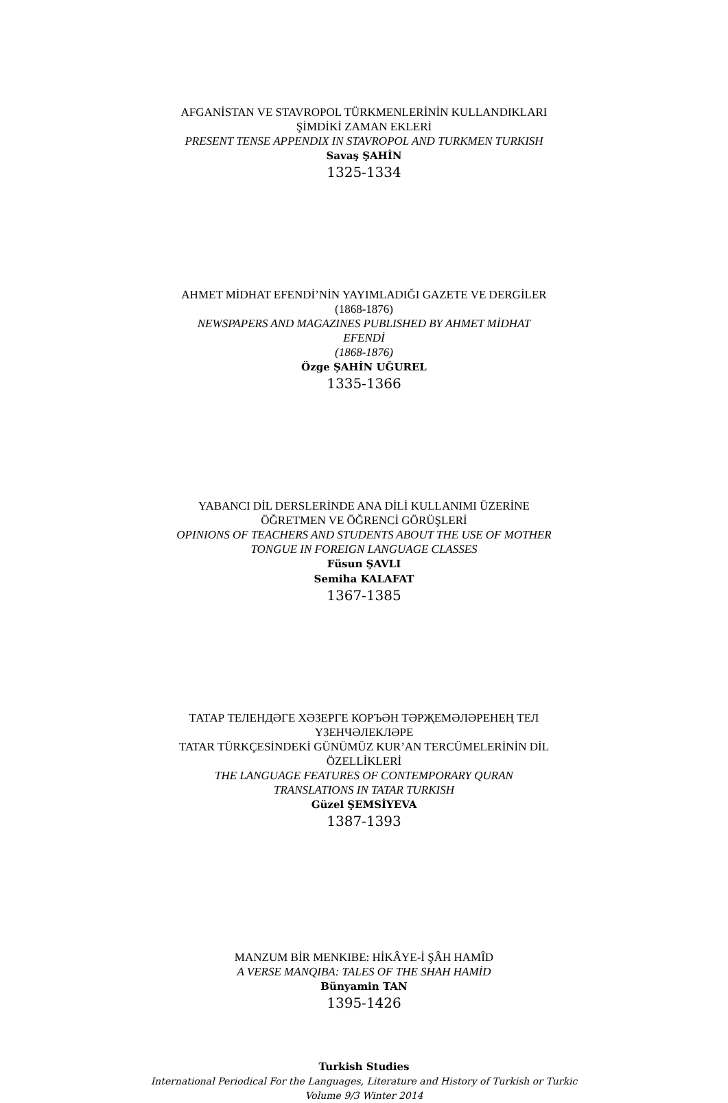AFGANİSTAN VE STAVROPOL TÜRKMENLERİNİN KULLANDIKLARI
ŞİMDİKİ ZAMAN EKLERİ
PRESENT TENSE APPENDIX IN STAVROPOL AND TURKMEN TURKISH
Savaş ŞAHİN
1325-1334
AHMET MİDHAT EFENDİ’NİN YAYIMLADIĞI GAZETE VE DERGİLER
(1868-1876)
NEWSPAPERS AND MAGAZINES PUBLISHED BY AHMET MİDHAT
EFENDİ
(1868-1876)
Özge ŞAHİN UĞUREL
1335-1366
YABANCI DİL DERSLERİNDE ANA DİLİ KULLANIMI ÜZERİNE
ÖĞRETMEN VE ÖĞRENCİ GÖRÜŞLERİ
OPINIONS OF TEACHERS AND STUDENTS ABOUT THE USE OF MOTHER
TONGUE IN FOREIGN LANGUAGE CLASSES
Füsun ŞAVLI
Semiha KALAFAT
1367-1385
ТАТАР ТЕЛЕНДӘГЕ ХӘЗЕРГЕ КОРЪӘН ТӘРҖЕМӘЛӘРЕНЕҢ ТЕЛ
ҮЗЕНЧӘЛЕКЛӘРЕ
TATAR TÜRKÇESİNDEKİ GÜNÜMÜZ KUR’AN TERCÜMELERİNİN DİL
ÖZELLİKLERİ
THE LANGUAGE FEATURES OF CONTEMPORARY QURAN
TRANSLATIONS IN TATAR TURKISH
Güzel ŞEMSİYEVA
1387-1393
MANZUM BİR MENKIBE: HİKÂYE-İ ŞÂH HAMÎD
A VERSE MANQIBA: TALES OF THE SHAH HAMİD
Bünyamin TAN
1395-1426
Turkish Studies
International Periodical For the Languages, Literature and History of Turkish or Turkic
Volume 9/3 Winter 2014